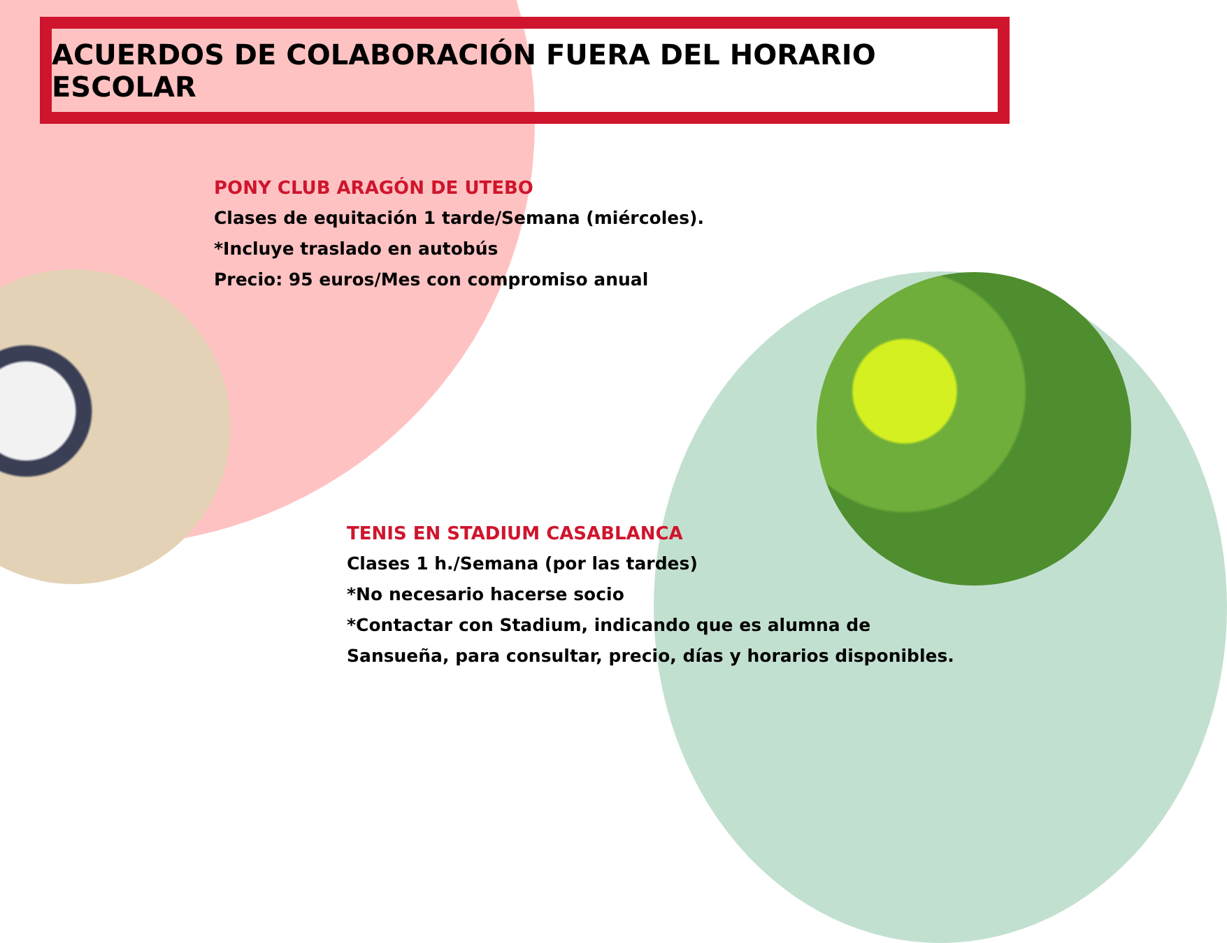ACUERDOS DE COLABORACIÓN FUERA DEL HORARIO ESCOLAR
PONY CLUB ARAGÓN DE UTEBO
Clases de equitación 1 tarde/Semana (miércoles).
*Incluye traslado en autobús
Precio: 95 euros/Mes con compromiso anual
TENIS EN STADIUM CASABLANCA
Clases 1 h./Semana (por las tardes)
*No necesario hacerse socio
*Contactar con Stadium, indicando que es alumna de
Sansueña, para consultar, precio, días y horarios disponibles.